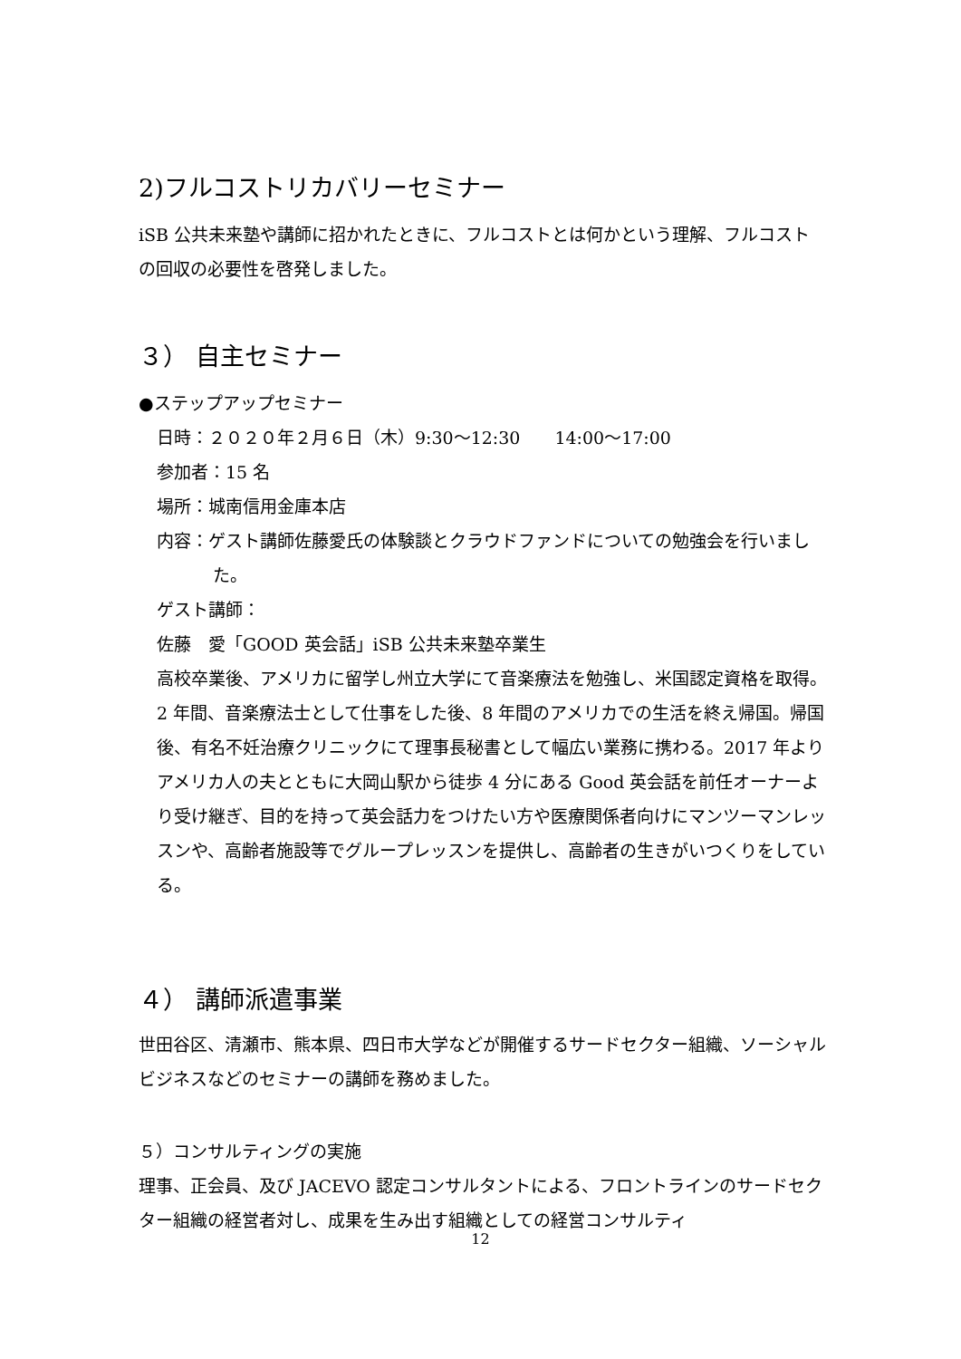2)フルコストリカバリーセミナー
iSB 公共未来塾や講師に招かれたときに、フルコストとは何かという理解、フルコストの回収の必要性を啓発しました。
３） 自主セミナー
●ステップアップセミナー
日時：２０２０年２月６日（木）9:30〜12:30　　14:00〜17:00
参加者：15 名
場所：城南信用金庫本店
内容：ゲスト講師佐藤愛氏の体験談とクラウドファンドについての勉強会を行いました。
ゲスト講師：
佐藤　愛「GOOD 英会話」iSB 公共未来塾卒業生
高校卒業後、アメリカに留学し州立大学にて音楽療法を勉強し、米国認定資格を取得。2 年間、音楽療法士として仕事をした後、8 年間のアメリカでの生活を終え帰国。帰国後、有名不妊治療クリニックにて理事長秘書として幅広い業務に携わる。2017 年よりアメリカ人の夫とともに大岡山駅から徒歩 4 分にある Good 英会話を前任オーナーより受け継ぎ、目的を持って英会話力をつけたい方や医療関係者向けにマンツーマンレッスンや、高齢者施設等でグループレッスンを提供し、高齢者の生きがいつくりをしている。
４） 講師派遣事業
世田谷区、清瀬市、熊本県、四日市大学などが開催するサードセクター組織、ソーシャルビジネスなどのセミナーの講師を務めました。
５）コンサルティングの実施
理事、正会員、及び JACEVO 認定コンサルタントによる、フロントラインのサードセクター組織の経営者対し、成果を生み出す組織としての経営コンサルティ
12